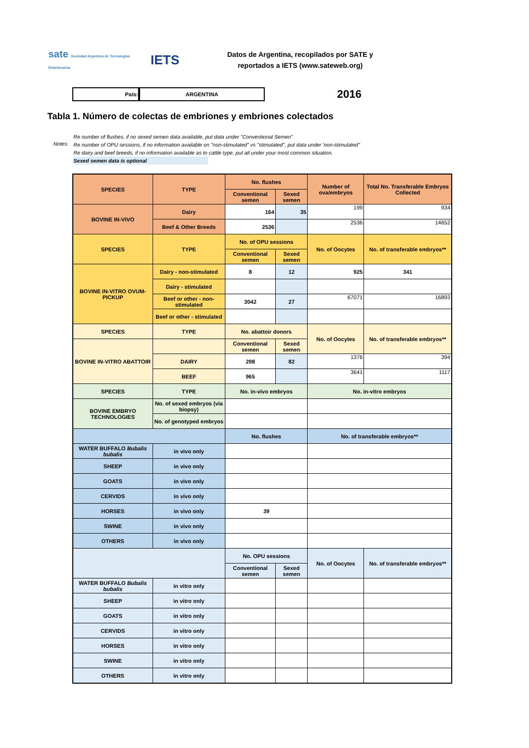sate Sociedad Argentina de Tecnologías Embrionarias
IETS
Datos de Argentina, recopilados por SATE y reportados a IETS (www.sateweb.org)
País: ARGENTINA
2016
Tabla 1. Número de colectas de embriones y embriones colectados
Notes:
Re number of flushes, if no sexed semen data available, put data under "Conventional Semen"
Re number of OPU sessions, if no information available on "non-stimulated" vs "stimulated", put data under 'non-stimulated"
Re dairy and beef breeds, if no information available as to cattle type, put all under your most common situation.
Sexed semen data is optional
| SPECIES | TYPE | No. flushes | | Number of ova/embryos | Total No. Transferable Embryos Collected |
| --- | --- | --- | --- | --- | --- |
| | | Conventional semen | Sexed semen | | |
| BOVINE IN-VIVO | Dairy | 164 | 35 | 199 | 934 |
| | Beef & Other Breeds | 2536 | | 2536 | 14652 |
| SPECIES | TYPE | No. of OPU sessions | | No. of Oocytes | No. of transferable embryos** |
| | | Conventional semen | Sexed semen | | |
| BOVINE IN-VITRO OVUM-PICKUP | Dairy - non-stimulated | 8 | 12 | 925 | 341 |
| | Dairy - stimulated | | | | |
| | Beef or other - non-stimulated | 3042 | 27 | 67071 | 16893 |
| | Beef or other - stimulated | | | | |
| SPECIES | TYPE | No. abattoir donors | | No. of Oocytes | No. of transferable embryos** |
| BOVINE IN-VITRO ABATTOIR | | Conventional semen | Sexed semen | | |
| | DAIRY | 298 | 82 | 1376 | 394 |
| | BEEF | 965 | | 3641 | 1117 |
| SPECIES | TYPE | No. in-vivo embryos | | No. in-vitro embryos | |
| BOVINE EMBRYO TECHNOLOGIES | No. of sexed embryos (via biopsy) | | | | |
| | No. of genotyped embryos | | | | |
| | | No. flushes | | No. of transferable embryos** | |
| WATER BUFFALO Bubalis bubalis | in vivo only | | | | |
| SHEEP | in vivo only | | | | |
| GOATS | in vivo only | | | | |
| CERVIDS | in vivo only | | | | |
| HORSES | in vivo only | 39 | | | |
| SWINE | in vivo only | | | | |
| OTHERS | in vivo only | | | | |
| | | No. OPU sessions | | No. of Oocytes | No. of transferable embryos** |
| | | Conventional semen | Sexed semen | | |
| WATER BUFFALO Bubalis bubalis | in vitro only | | | | |
| SHEEP | in vitro only | | | | |
| GOATS | in vitro only | | | | |
| CERVIDS | in vitro only | | | | |
| HORSES | in vitro only | | | | |
| SWINE | in vitro only | | | | |
| OTHERS | in vitro only | | | | |